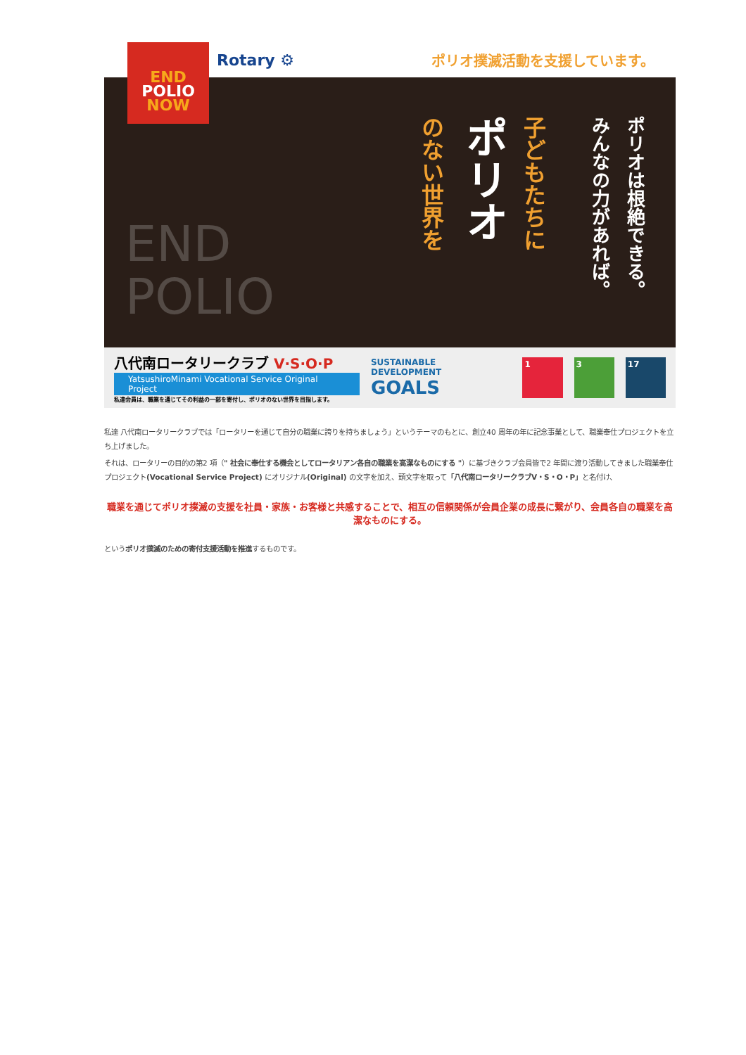END POLIO NOW
Rotary ⚙ ポリオ撲滅活動を支援しています。
ポリオは根絶できる。
みんなの力があれば。
子どもたちに
ポリオ
のない世界を
END
POLIO
八代南ロータリークラブ V·S·O·P
YatsushiroMinami Vocational Service Original Project
私達会員は、職業を通じてその利益の一部を寄付し、ポリオのない世界を目指します。
SUSTAINABLE
DEVELOPMENT GOALS
1 3 17
私達 八代南ロータリークラブでは「ロータリーを通じて自分の職業に誇りを持ちましょう」というテーマのもとに、創立40 周年の年に記念事業として、職業奉仕プロジェクトを立ち上げました。
それは、ロータリーの目的の第2 項（" 社会に奉仕する機会としてロータリアン各自の職業を高潔なものにする "）に基づきクラブ会員皆で2 年間に渡り活動してきました職業奉仕プロジェクト(Vocational Service Project) にオリジナル(Original) の文字を加え、頭文字を取って「八代南ロータリークラブV・S・O・P」と名付け、
職業を通じてポリオ撲滅の支援を社員・家族・お客様と共感することで、相互の信頼関係が会員企業の成長に繋がり、会員各自の職業を高潔なものにする。
というポリオ撲滅のための寄付支援活動を推進するものです。